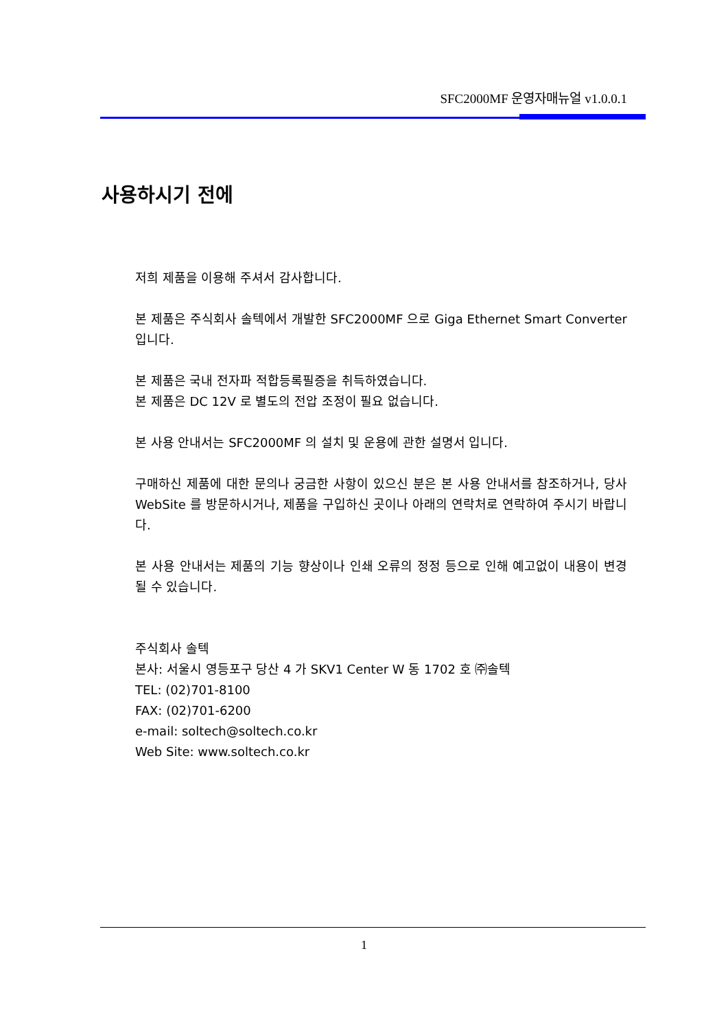SFC2000MF 운영자매뉴얼 v1.0.0.1
사용하시기 전에
저희 제품을 이용해 주셔서 감사합니다.
본 제품은 주식회사 솔텍에서 개발한 SFC2000MF 으로 Giga Ethernet Smart Converter 입니다.
본 제품은 국내 전자파 적합등록필증을 취득하였습니다.
본 제품은 DC 12V 로 별도의 전압 조정이 필요 없습니다.
본 사용 안내서는 SFC2000MF 의 설치 및 운용에 관한 설명서 입니다.
구매하신 제품에 대한 문의나 궁금한 사항이 있으신 분은 본 사용 안내서를 참조하거나, 당사 WebSite 를 방문하시거나, 제품을 구입하신 곳이나 아래의 연락처로 연락하여 주시기 바랍니다.
본 사용 안내서는 제품의 기능 향상이나 인쇄 오류의 정정 등으로 인해 예고없이 내용이 변경 될 수 있습니다.
주식회사 솔텍
본사: 서울시 영등포구 당산 4 가 SKV1 Center W 동 1702 호 ㈜솔텍
TEL: (02)701-8100
FAX: (02)701-6200
e-mail: soltech@soltech.co.kr
Web Site: www.soltech.co.kr
1